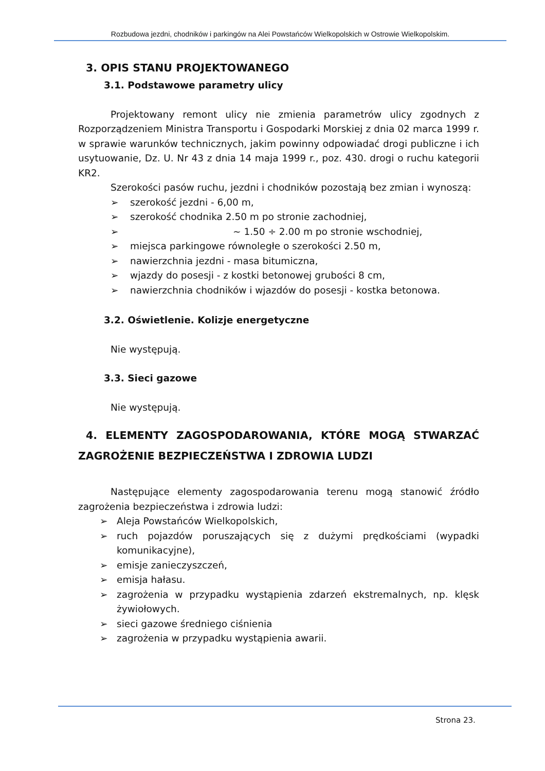Rozbudowa jezdni, chodników i parkingów na Alei Powstańców Wielkopolskich w Ostrowie Wielkopolskim.
3. OPIS STANU PROJEKTOWANEGO
3.1. Podstawowe parametry ulicy
Projektowany remont ulicy nie zmienia parametrów ulicy zgodnych z Rozporządzeniem Ministra Transportu i Gospodarki Morskiej z dnia 02 marca 1999 r. w sprawie warunków technicznych, jakim powinny odpowiadać drogi publiczne i ich usytuowanie, Dz. U. Nr 43 z dnia 14 maja 1999 r., poz. 430. drogi o ruchu kategorii KR2.
Szerokości pasów ruchu, jezdni i chodników pozostają bez zmian i wynoszą:
➢ szerokość jezdni - 6,00 m,
➢ szerokość chodnika 2.50 m po stronie zachodniej,
➢ ~ 1.50 ÷ 2.00 m po stronie wschodniej,
➢ miejsca parkingowe równoległe o szerokości 2.50 m,
➢ nawierzchnia jezdni - masa bitumiczna,
➢ wjazdy do posesji - z kostki betonowej grubości 8 cm,
➢ nawierzchnia chodników i wjazdów do posesji - kostka betonowa.
3.2. Oświetlenie. Kolizje energetyczne
Nie występują.
3.3. Sieci gazowe
Nie występują.
4. ELEMENTY ZAGOSPODAROWANIA, KTÓRE MOGĄ STWARZAĆ ZAGROŻENIE BEZPIECZEŃSTWA I ZDROWIA LUDZI
Następujące elementy zagospodarowania terenu mogą stanowić źródło zagrożenia bezpieczeństwa i zdrowia ludzi:
➢ Aleja Powstańców Wielkopolskich,
➢ ruch pojazdów poruszających się z dużymi prędkościami (wypadki komunikacyjne),
➢ emisje zanieczyszczeń,
➢ emisja hałasu.
➢ zagrożenia w przypadku wystąpienia zdarzeń ekstremalnych, np. klęsk żywiołowych.
➢ sieci gazowe średniego ciśnienia
➢ zagrożenia w przypadku wystąpienia awarii.
Strona 23.